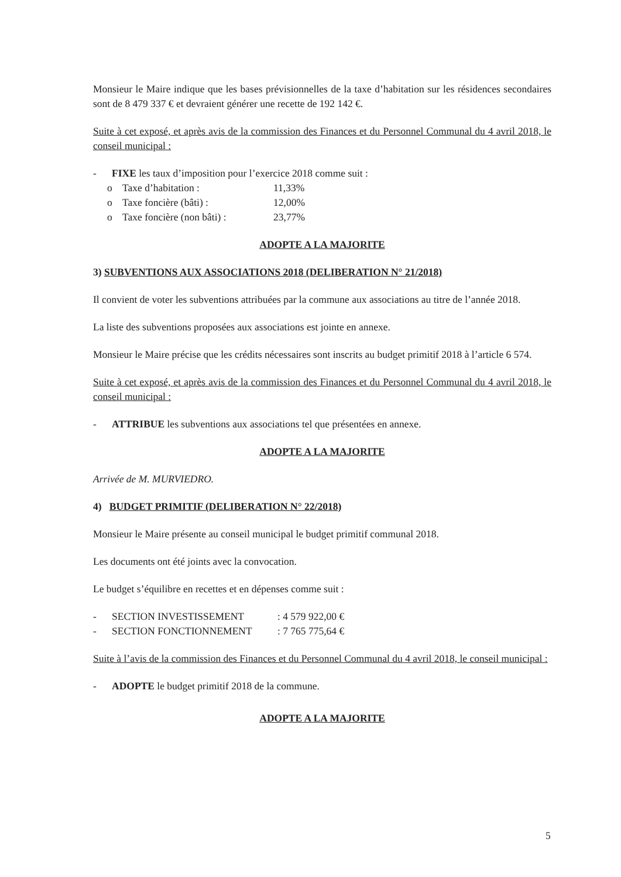Monsieur le Maire indique que les bases prévisionnelles de la taxe d’habitation sur les résidences secondaires sont de 8 479 337 € et devraient générer une recette de 192 142 €.
Suite à cet exposé, et après avis de la commission des Finances et du Personnel Communal du 4 avril 2018, le conseil municipal :
- FIXE les taux d’imposition pour l’exercice 2018 comme suit :
o Taxe d’habitation : 11,33%
o Taxe foncière (bâti) : 12,00%
o Taxe foncière (non bâti) : 23,77%
ADOPTE A LA MAJORITE
3) SUBVENTIONS AUX ASSOCIATIONS 2018 (DELIBERATION N° 21/2018)
Il convient de voter les subventions attribuées par la commune aux associations au titre de l’année 2018.
La liste des subventions proposées aux associations est jointe en annexe.
Monsieur le Maire précise que les crédits nécessaires sont inscrits au budget primitif 2018 à l’article 6 574.
Suite à cet exposé, et après avis de la commission des Finances et du Personnel Communal du 4 avril 2018, le conseil municipal :
- ATTRIBUE les subventions aux associations tel que présentées en annexe.
ADOPTE A LA MAJORITE
Arrivée de M. MURVIEDRO.
4) BUDGET PRIMITIF (DELIBERATION N° 22/2018)
Monsieur le Maire présente au conseil municipal le budget primitif communal 2018.
Les documents ont été joints avec la convocation.
Le budget s’équilibre en recettes et en dépenses comme suit :
- SECTION INVESTISSEMENT: 4 579 922,00 €
- SECTION FONCTIONNEMENT: 7 765 775,64 €
Suite à l’avis de la commission des Finances et du Personnel Communal du 4 avril 2018, le conseil municipal :
- ADOPTE le budget primitif 2018 de la commune.
ADOPTE A LA MAJORITE
5